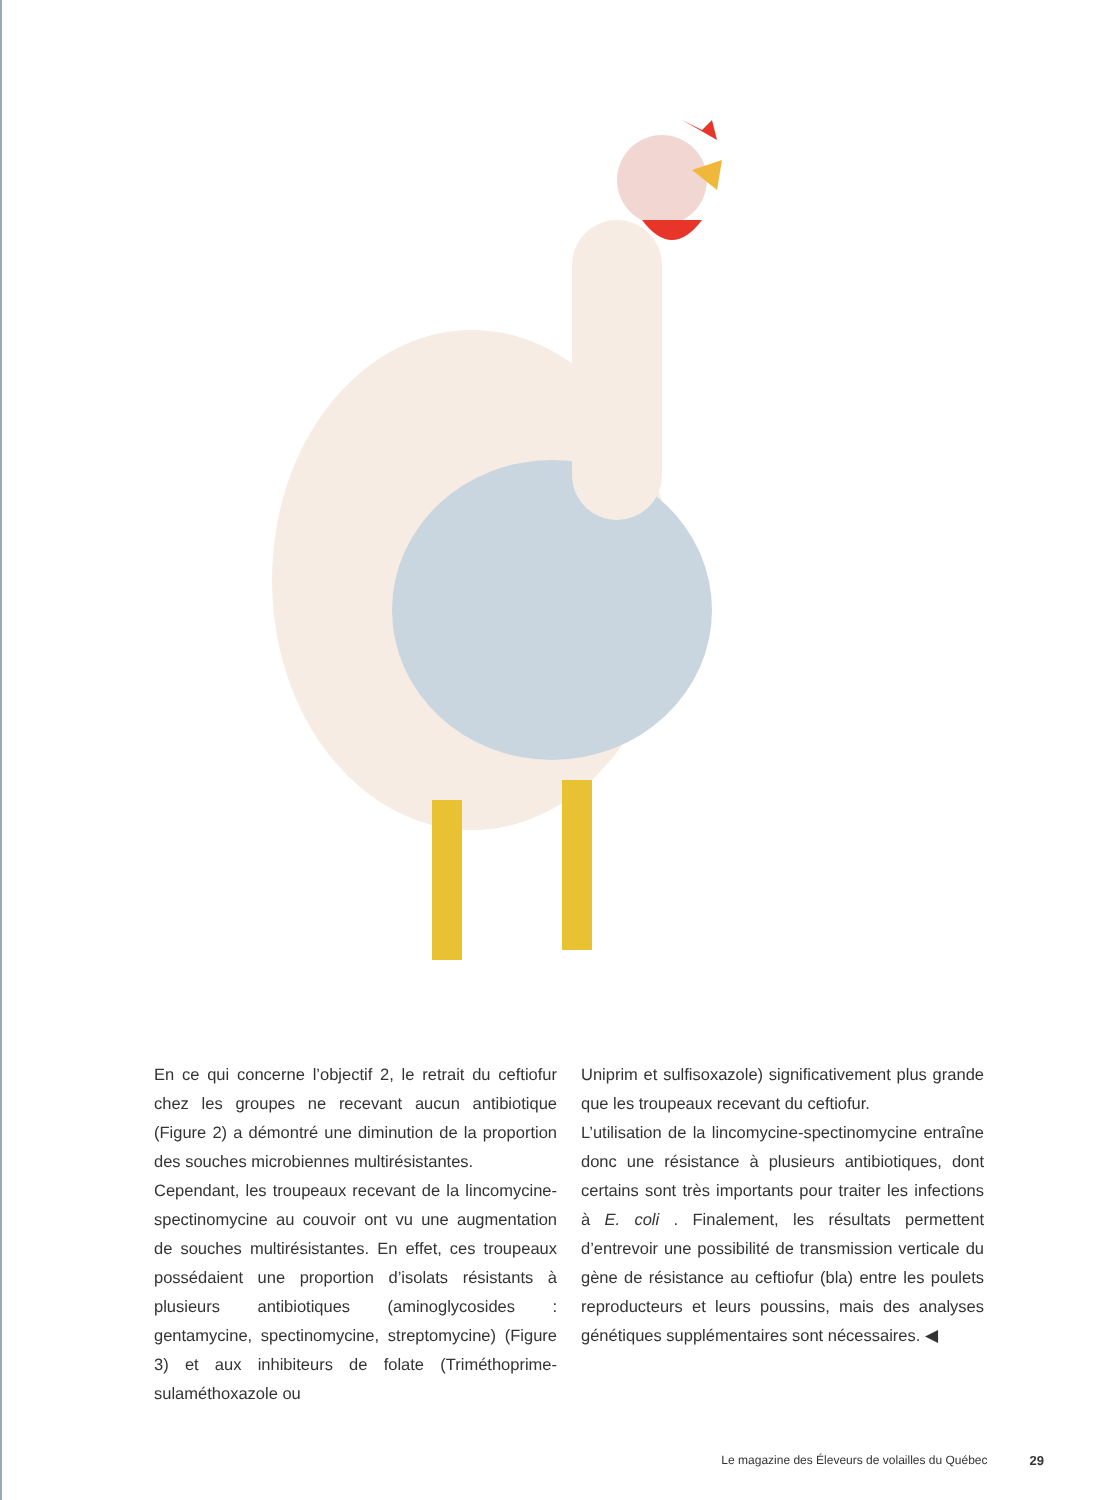En ce qui concerne l’objectif 2, le retrait du ceftiofur chez les groupes ne recevant aucun antibiotique (Figure 2) a démontré une diminution de la proportion des souches microbiennes multirésistantes.
Cependant, les troupeaux recevant de la lincomycine-spectinomycine au couvoir ont vu une augmentation de souches multirésistantes. En effet, ces troupeaux possédaient une proportion d’isolats résistants à plusieurs antibiotiques (aminoglycosides : gentamycine, spectinomycine, streptomycine) (Figure 3) et aux inhibiteurs de folate (Triméthoprime-sulaméthoxazole ou
Uniprim et sulfisoxazole) significativement plus grande que les troupeaux recevant du ceftiofur.
L’utilisation de la lincomycine-spectinomycine entraîne donc une résistance à plusieurs antibiotiques, dont certains sont très importants pour traiter les infections à E. coli . Finalement, les résultats permettent d’entrevoir une possibilité de transmission verticale du gène de résistance au ceftiofur (bla) entre les poulets reproducteurs et leurs poussins, mais des analyses génétiques supplémentaires sont nécessaires. ◀
Le magazine des Éleveurs de volailles du Québec 29